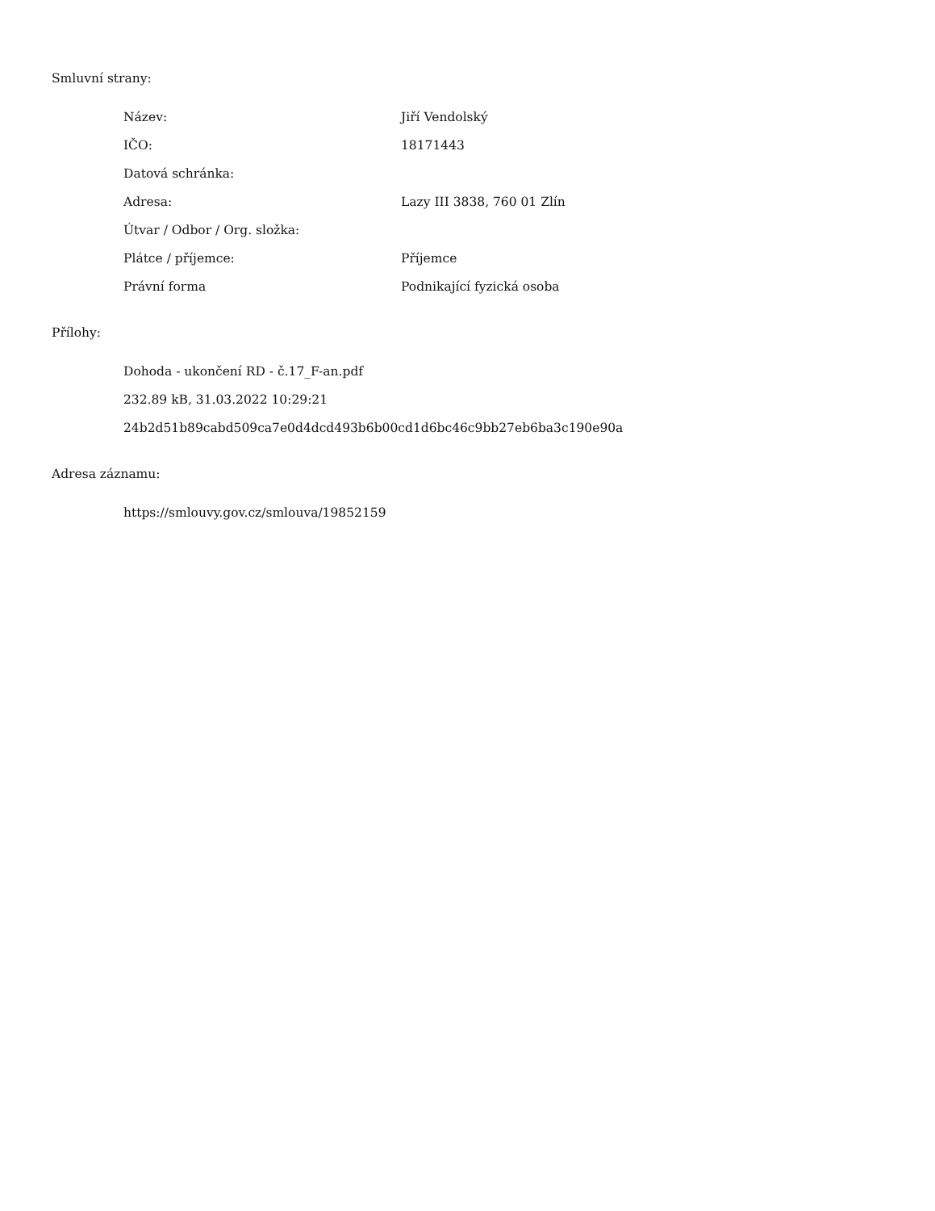Smluvní strany:
| Název: | Jiří Vendolský |
| IČO: | 18171443 |
| Datová schránka: | |
| Adresa: | Lazy III 3838, 760 01 Zlín |
| Útvar / Odbor / Org. složka: | |
| Plátce / příjemce: | Příjemce |
| Právní forma | Podnikající fyzická osoba |
Přílohy:
Dohoda - ukončení RD - č.17_F-an.pdf
232.89 kB, 31.03.2022 10:29:21
24b2d51b89cabd509ca7e0d4dcd493b6b00cd1d6bc46c9bb27eb6ba3c190e90a
Adresa záznamu:
https://smlouvy.gov.cz/smlouva/19852159